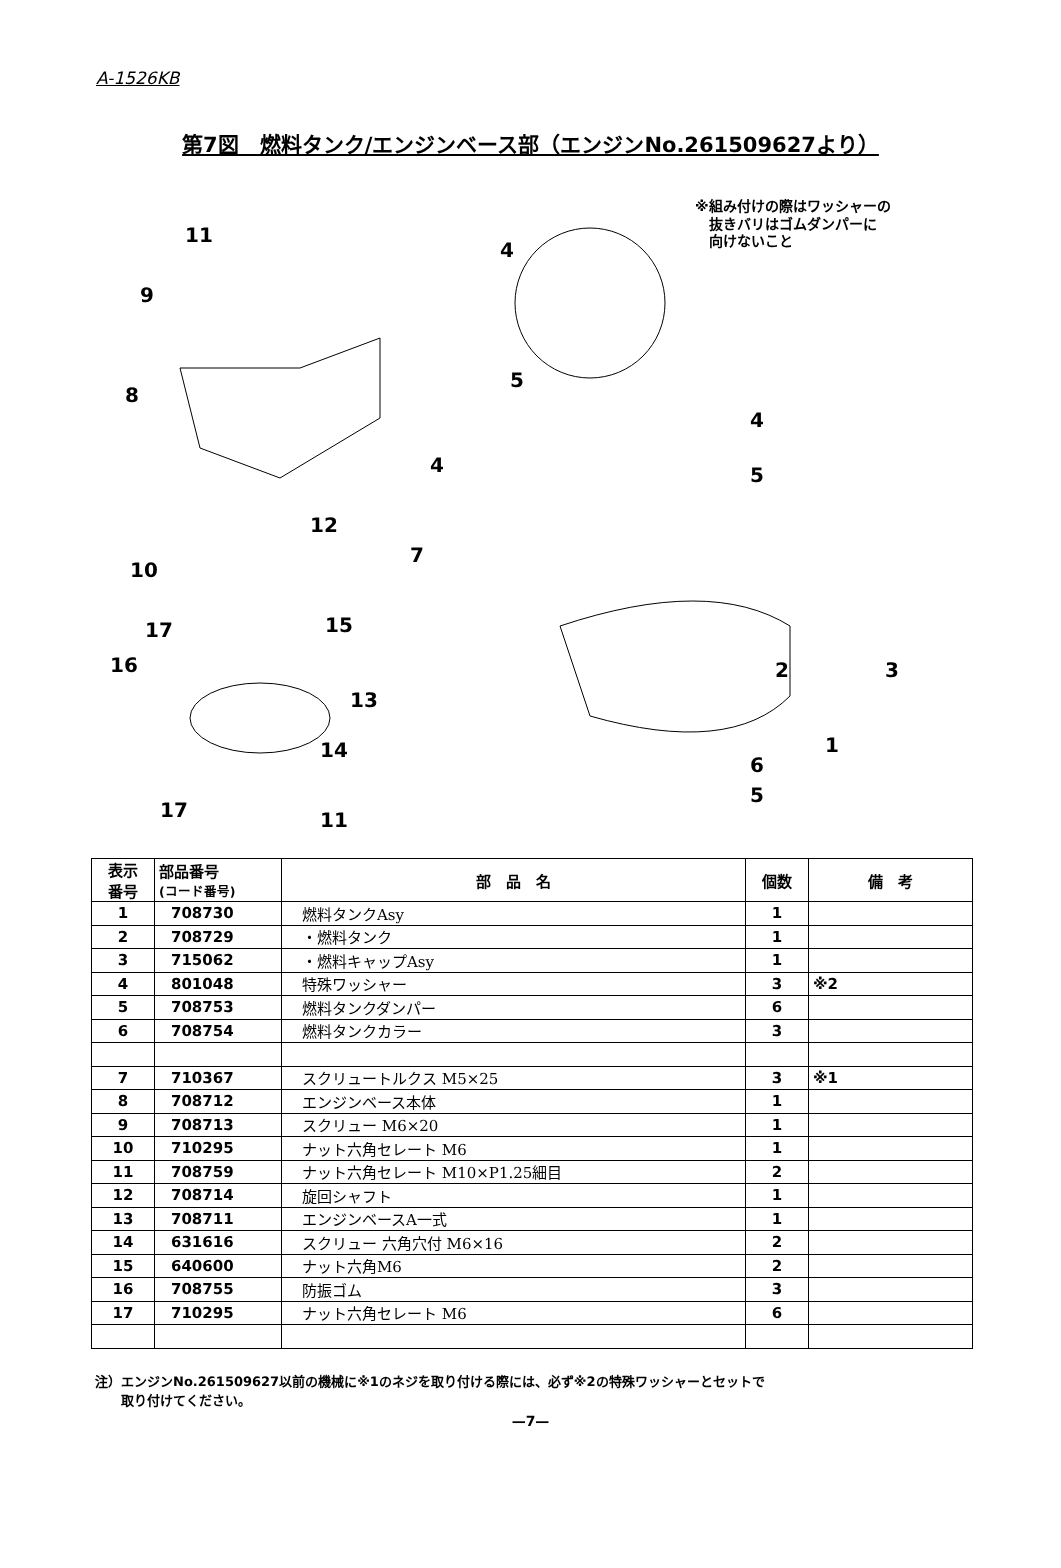A-1526KB
第7図　燃料タンク/エンジンベース部（エンジンNo.261509627より）
※組み付けの際はワッシャーの
　抜きバリはゴムダンパーに
　向けないこと
11
9
8
4
12
7
10
17 15
16
13
14
17 11
4
5
4
5
2 3
1
6
5
| 表示 番号 | 部品番号 (コード番号) | 部 品 名 | 個数 | 備 考 |
| --- | --- | --- | --- | --- |
| 1 | 708730 | 燃料タンクAsy | 1 | |
| 2 | 708729 | ・燃料タンク | 1 | |
| 3 | 715062 | ・燃料キャップAsy | 1 | |
| 4 | 801048 | 特殊ワッシャー | 3 | ※2 |
| 5 | 708753 | 燃料タンクダンパー | 6 | |
| 6 | 708754 | 燃料タンクカラー | 3 | |
| 7 | 710367 | スクリュートルクス M5×25 | 3 | ※1 |
| 8 | 708712 | エンジンベース本体 | 1 | |
| 9 | 708713 | スクリュー M6×20 | 1 | |
| 10 | 710295 | ナット六角セレート M6 | 1 | |
| 11 | 708759 | ナット六角セレート M10×P1.25細目 | 2 | |
| 12 | 708714 | 旋回シャフト | 1 | |
| 13 | 708711 | エンジンベースA一式 | 1 | |
| 14 | 631616 | スクリュー 六角穴付 M6×16 | 2 | |
| 15 | 640600 | ナット六角M6 | 2 | |
| 16 | 708755 | 防振ゴム | 3 | |
| 17 | 710295 | ナット六角セレート M6 | 6 | |
注）エンジンNo.261509627以前の機械に※1のネジを取り付ける際には、必ず※2の特殊ワッシャーとセットで
　　取り付けてください。
—7—